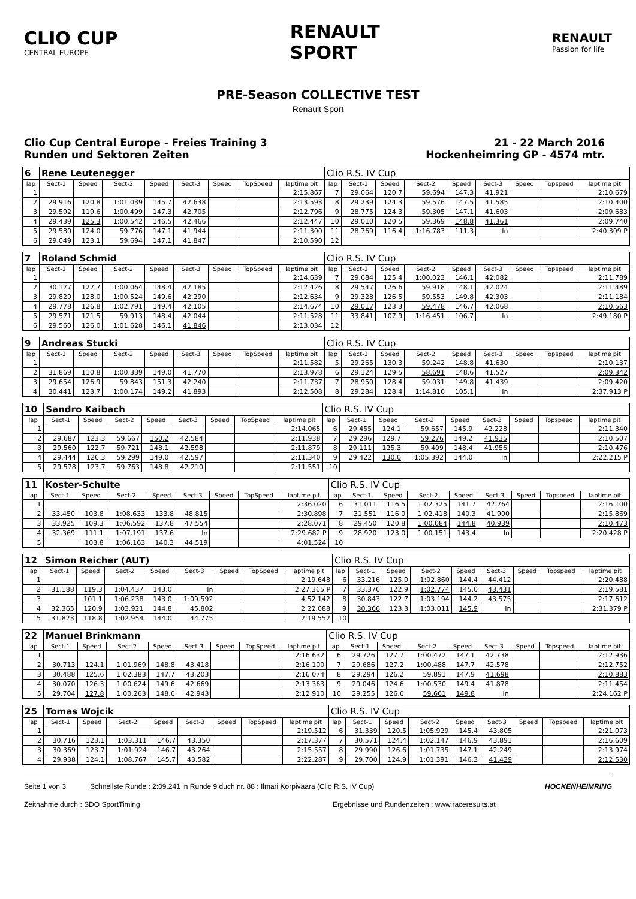CLIO CUP
CENTRAL EUROPE
RENAULT
SPORT
RENAULT
Passion for life
PRE-Season COLLECTIVE TEST
Renault Sport
Clio Cup Central Europe - Freies Training 3
Runden und Sektoren Zeiten
21 - 22 March 2016
Hockenheimring GP - 4574 mtr.
| 6 | Rene Leutenegger | | | | | | | | Clio R.S. IV Cup | | | | | | | | |
| lap | Sect-1 | Speed | Sect-2 | Speed | Sect-3 | Speed | TopSpeed | laptime pit | lap | Sect-1 | Speed | Sect-2 | Speed | Sect-3 | Speed | Topspeed | laptime pit |
| 1 | | | | | | | | 2:15.867 | 7 | 29.064 | 120.7 | 59.694 | 147.3 | 41.921 | | | 2:10.679 |
| 2 | 29.916 | 120.8 | 1:01.039 | 145.7 | 42.638 | | | 2:13.593 | 8 | 29.239 | 124.3 | 59.576 | 147.5 | 41.585 | | | 2:10.400 |
| 3 | 29.592 | 119.6 | 1:00.499 | 147.3 | 42.705 | | | 2:12.796 | 9 | 28.775 | 124.3 | 59.305 | 147.1 | 41.603 | | | 2:09.683 |
| 4 | 29.439 | 125.3 | 1:00.542 | 146.5 | 42.466 | | | 2:12.447 | 10 | 29.010 | 120.5 | 59.369 | 148.8 | 41.361 | | | 2:09.740 |
| 5 | 29.580 | 124.0 | 59.776 | 147.1 | 41.944 | | | 2:11.300 | 11 | 28.769 | 116.4 | 1:16.783 | 111.3 | In | | | 2:40.309 P |
| 6 | 29.049 | 123.1 | 59.694 | 147.1 | 41.847 | | | 2:10.590 | 12 | | | | | | | | |
| 7 | Roland Schmid | | | | | | | | Clio R.S. IV Cup | | | | | | | | |
| lap | Sect-1 | Speed | Sect-2 | Speed | Sect-3 | Speed | TopSpeed | laptime pit | lap | Sect-1 | Speed | Sect-2 | Speed | Sect-3 | Speed | Topspeed | laptime pit |
| 1 | | | | | | | | 2:14.639 | 7 | 29.684 | 125.4 | 1:00.023 | 146.1 | 42.082 | | | 2:11.789 |
| 2 | 30.177 | 127.7 | 1:00.064 | 148.4 | 42.185 | | | 2:12.426 | 8 | 29.547 | 126.6 | 59.918 | 148.1 | 42.024 | | | 2:11.489 |
| 3 | 29.820 | 128.0 | 1:00.524 | 149.6 | 42.290 | | | 2:12.634 | 9 | 29.328 | 126.5 | 59.553 | 149.8 | 42.303 | | | 2:11.184 |
| 4 | 29.778 | 126.8 | 1:02.791 | 149.4 | 42.105 | | | 2:14.674 | 10 | 29.017 | 123.3 | 59.478 | 146.7 | 42.068 | | | 2:10.563 |
| 5 | 29.571 | 121.5 | 59.913 | 148.4 | 42.044 | | | 2:11.528 | 11 | 33.841 | 107.9 | 1:16.451 | 106.7 | In | | | 2:49.180 P |
| 6 | 29.560 | 126.0 | 1:01.628 | 146.1 | 41.846 | | | 2:13.034 | 12 | | | | | | | | |
| 9 | Andreas Stucki | | | | | | | | Clio R.S. IV Cup | | | | | | | | |
| lap | Sect-1 | Speed | Sect-2 | Speed | Sect-3 | Speed | TopSpeed | laptime pit | lap | Sect-1 | Speed | Sect-2 | Speed | Sect-3 | Speed | Topspeed | laptime pit |
| 1 | | | | | | | | 2:11.582 | 5 | 29.265 | 130.3 | 59.242 | 148.8 | 41.630 | | | 2:10.137 |
| 2 | 31.869 | 110.8 | 1:00.339 | 149.0 | 41.770 | | | 2:13.978 | 6 | 29.124 | 129.5 | 58.691 | 148.6 | 41.527 | | | 2:09.342 |
| 3 | 29.654 | 126.9 | 59.843 | 151.3 | 42.240 | | | 2:11.737 | 7 | 28.950 | 128.4 | 59.031 | 149.8 | 41.439 | | | 2:09.420 |
| 4 | 30.441 | 123.7 | 1:00.174 | 149.2 | 41.893 | | | 2:12.508 | 8 | 29.284 | 128.4 | 1:14.816 | 105.1 | In | | | 2:37.913 P |
| 10 | Sandro Kaibach | | | | | | | | Clio R.S. IV Cup | | | | | | | | |
| lap | Sect-1 | Speed | Sect-2 | Speed | Sect-3 | Speed | TopSpeed | laptime pit | lap | Sect-1 | Speed | Sect-2 | Speed | Sect-3 | Speed | Topspeed | laptime pit |
| 1 | | | | | | | | 2:14.065 | 6 | 29.455 | 124.1 | 59.657 | 145.9 | 42.228 | | | 2:11.340 |
| 2 | 29.687 | 123.3 | 59.667 | 150.2 | 42.584 | | | 2:11.938 | 7 | 29.296 | 129.7 | 59.276 | 149.2 | 41.935 | | | 2:10.507 |
| 3 | 29.560 | 122.7 | 59.721 | 148.1 | 42.598 | | | 2:11.879 | 8 | 29.111 | 125.3 | 59.409 | 148.4 | 41.956 | | | 2:10.476 |
| 4 | 29.444 | 126.3 | 59.299 | 149.0 | 42.597 | | | 2:11.340 | 9 | 29.422 | 130.0 | 1:05.392 | 144.0 | In | | | 2:22.215 P |
| 5 | 29.578 | 123.7 | 59.763 | 148.8 | 42.210 | | | 2:11.551 | 10 | | | | | | | | |
| 11 | Koster-Schulte | | | | | | | | Clio R.S. IV Cup | | | | | | | | |
| lap | Sect-1 | Speed | Sect-2 | Speed | Sect-3 | Speed | TopSpeed | laptime pit | lap | Sect-1 | Speed | Sect-2 | Speed | Sect-3 | Speed | Topspeed | laptime pit |
| 1 | | | | | | | | 2:36.020 | 6 | 31.011 | 116.5 | 1:02.325 | 141.7 | 42.764 | | | 2:16.100 |
| 2 | 33.450 | 103.8 | 1:08.633 | 133.8 | 48.815 | | | 2:30.898 | 7 | 31.551 | 116.0 | 1:02.418 | 140.3 | 41.900 | | | 2:15.869 |
| 3 | 33.925 | 109.3 | 1:06.592 | 137.8 | 47.554 | | | 2:28.071 | 8 | 29.450 | 120.8 | 1:00.084 | 144.8 | 40.939 | | | 2:10.473 |
| 4 | 32.369 | 111.1 | 1:07.191 | 137.6 | In | | | 2:29.682 P | 9 | 28.920 | 123.0 | 1:00.151 | 143.4 | In | | | 2:20.428 P |
| 5 | | 103.8 | 1:06.163 | 140.3 | 44.519 | | | 4:01.524 | 10 | | | | | | | | |
| 12 | Simon Reicher (AUT) | | | | | | | | Clio R.S. IV Cup | | | | | | | | |
| lap | Sect-1 | Speed | Sect-2 | Speed | Sect-3 | Speed | TopSpeed | laptime pit | lap | Sect-1 | Speed | Sect-2 | Speed | Sect-3 | Speed | Topspeed | laptime pit |
| 1 | | | | | | | | 2:19.648 | 6 | 33.216 | 125.0 | 1:02.860 | 144.4 | 44.412 | | | 2:20.488 |
| 2 | 31.188 | 119.3 | 1:04.437 | 143.0 | In | | | 2:27.365 P | 7 | 33.376 | 122.9 | 1:02.774 | 145.0 | 43.431 | | | 2:19.581 |
| 3 | | 101.1 | 1:06.238 | 143.0 | 1:09.592 | | | 4:52.142 | 8 | 30.843 | 122.7 | 1:03.194 | 144.2 | 43.575 | | | 2:17.612 |
| 4 | 32.365 | 120.9 | 1:03.921 | 144.8 | 45.802 | | | 2:22.088 | 9 | 30.366 | 123.3 | 1:03.011 | 145.9 | In | | | 2:31.379 P |
| 5 | 31.823 | 118.8 | 1:02.954 | 144.0 | 44.775 | | | 2:19.552 | 10 | | | | | | | | |
| 22 | Manuel Brinkmann | | | | | | | | Clio R.S. IV Cup | | | | | | | | |
| lap | Sect-1 | Speed | Sect-2 | Speed | Sect-3 | Speed | TopSpeed | laptime pit | lap | Sect-1 | Speed | Sect-2 | Speed | Sect-3 | Speed | Topspeed | laptime pit |
| 1 | | | | | | | | 2:16.632 | 6 | 29.726 | 127.7 | 1:00.472 | 147.1 | 42.738 | | | 2:12.936 |
| 2 | 30.713 | 124.1 | 1:01.969 | 148.8 | 43.418 | | | 2:16.100 | 7 | 29.686 | 127.2 | 1:00.488 | 147.7 | 42.578 | | | 2:12.752 |
| 3 | 30.488 | 125.6 | 1:02.383 | 147.7 | 43.203 | | | 2:16.074 | 8 | 29.294 | 126.2 | 59.891 | 147.9 | 41.698 | | | 2:10.883 |
| 4 | 30.070 | 126.3 | 1:00.624 | 149.6 | 42.669 | | | 2:13.363 | 9 | 29.046 | 124.6 | 1:00.530 | 149.4 | 41.878 | | | 2:11.454 |
| 5 | 29.704 | 127.8 | 1:00.263 | 148.6 | 42.943 | | | 2:12.910 | 10 | 29.255 | 126.6 | 59.661 | 149.8 | In | | | 2:24.162 P |
| 25 | Tomas Wojcik | | | | | | | | Clio R.S. IV Cup | | | | | | | | |
| lap | Sect-1 | Speed | Sect-2 | Speed | Sect-3 | Speed | TopSpeed | laptime pit | lap | Sect-1 | Speed | Sect-2 | Speed | Sect-3 | Speed | Topspeed | laptime pit |
| 1 | | | | | | | | 2:19.512 | 6 | 31.339 | 120.5 | 1:05.929 | 145.4 | 43.805 | | | 2:21.073 |
| 2 | 30.716 | 123.1 | 1:03.311 | 146.7 | 43.350 | | | 2:17.377 | 7 | 30.571 | 124.4 | 1:02.147 | 146.9 | 43.891 | | | 2:16.609 |
| 3 | 30.369 | 123.7 | 1:01.924 | 146.7 | 43.264 | | | 2:15.557 | 8 | 29.990 | 126.6 | 1:01.735 | 147.1 | 42.249 | | | 2:13.974 |
| 4 | 29.938 | 124.1 | 1:08.767 | 145.7 | 43.582 | | | 2:22.287 | 9 | 29.700 | 124.9 | 1:01.391 | 146.3 | 41.439 | | | 2:12.530 |
Seite 1 von 3 Schnellste Runde : 2:09.241 in Runde 9 duch nr. 88 : Ilmari Korpivaara (Clio R.S. IV Cup) HOCKENHEIMRING
Zeitnahme durch : SDO SportTiming Ergebnisse und Rundenzeiten : www.raceresults.at